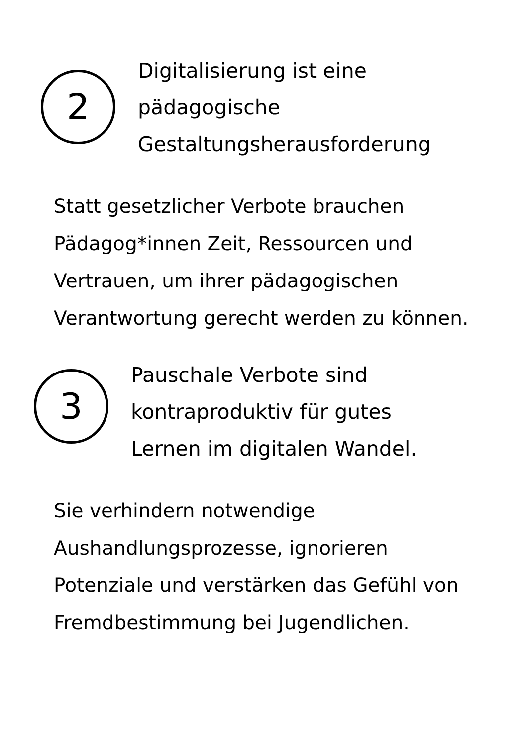2
Digitalisierung ist eine
pädagogische
Gestaltungsherausforderung
Statt gesetzlicher Verbote brauchen Pädagog*innen Zeit, Ressourcen und Vertrauen, um ihrer pädagogischen Verantwortung gerecht werden zu können.
3
Pauschale Verbote sind
kontraproduktiv für gutes
Lernen im digitalen Wandel.
Sie verhindern notwendige Aushandlungsprozesse, ignorieren Potenziale und verstärken das Gefühl von Fremdbestimmung bei Jugendlichen.